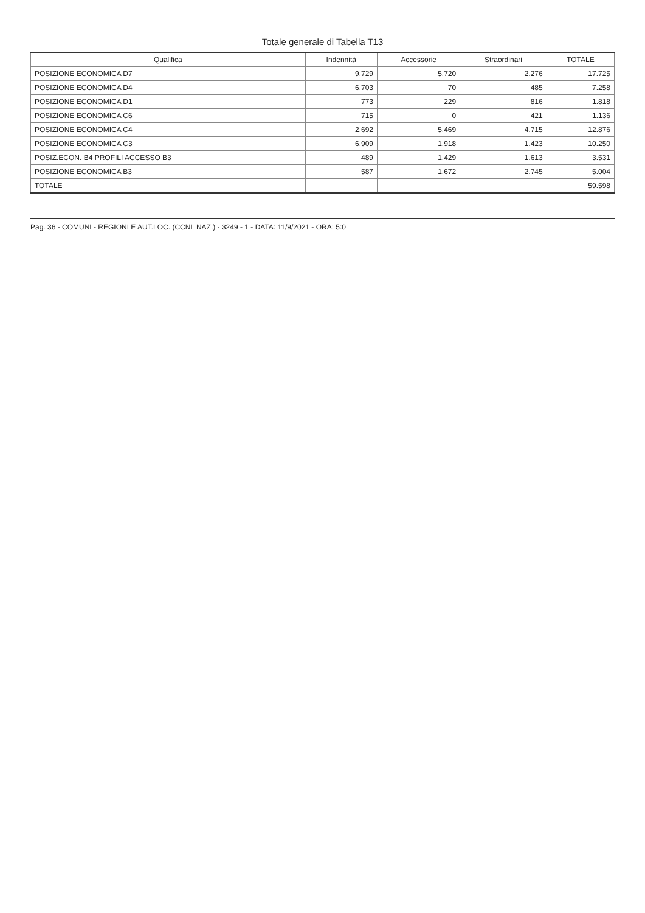Totale generale di Tabella T13
| Qualifica | Indennità | Accessorie | Straordinari | TOTALE |
| --- | --- | --- | --- | --- |
| POSIZIONE ECONOMICA D7 | 9.729 | 5.720 | 2.276 | 17.725 |
| POSIZIONE ECONOMICA D4 | 6.703 | 70 | 485 | 7.258 |
| POSIZIONE ECONOMICA D1 | 773 | 229 | 816 | 1.818 |
| POSIZIONE ECONOMICA C6 | 715 | 0 | 421 | 1.136 |
| POSIZIONE ECONOMICA C4 | 2.692 | 5.469 | 4.715 | 12.876 |
| POSIZIONE ECONOMICA C3 | 6.909 | 1.918 | 1.423 | 10.250 |
| POSIZ.ECON. B4 PROFILI ACCESSO B3 | 489 | 1.429 | 1.613 | 3.531 |
| POSIZIONE ECONOMICA B3 | 587 | 1.672 | 2.745 | 5.004 |
| TOTALE | | | | 59.598 |
Pag. 36 - COMUNI - REGIONI E AUT.LOC. (CCNL NAZ.) - 3249 - 1 - DATA: 11/9/2021 - ORA: 5:0